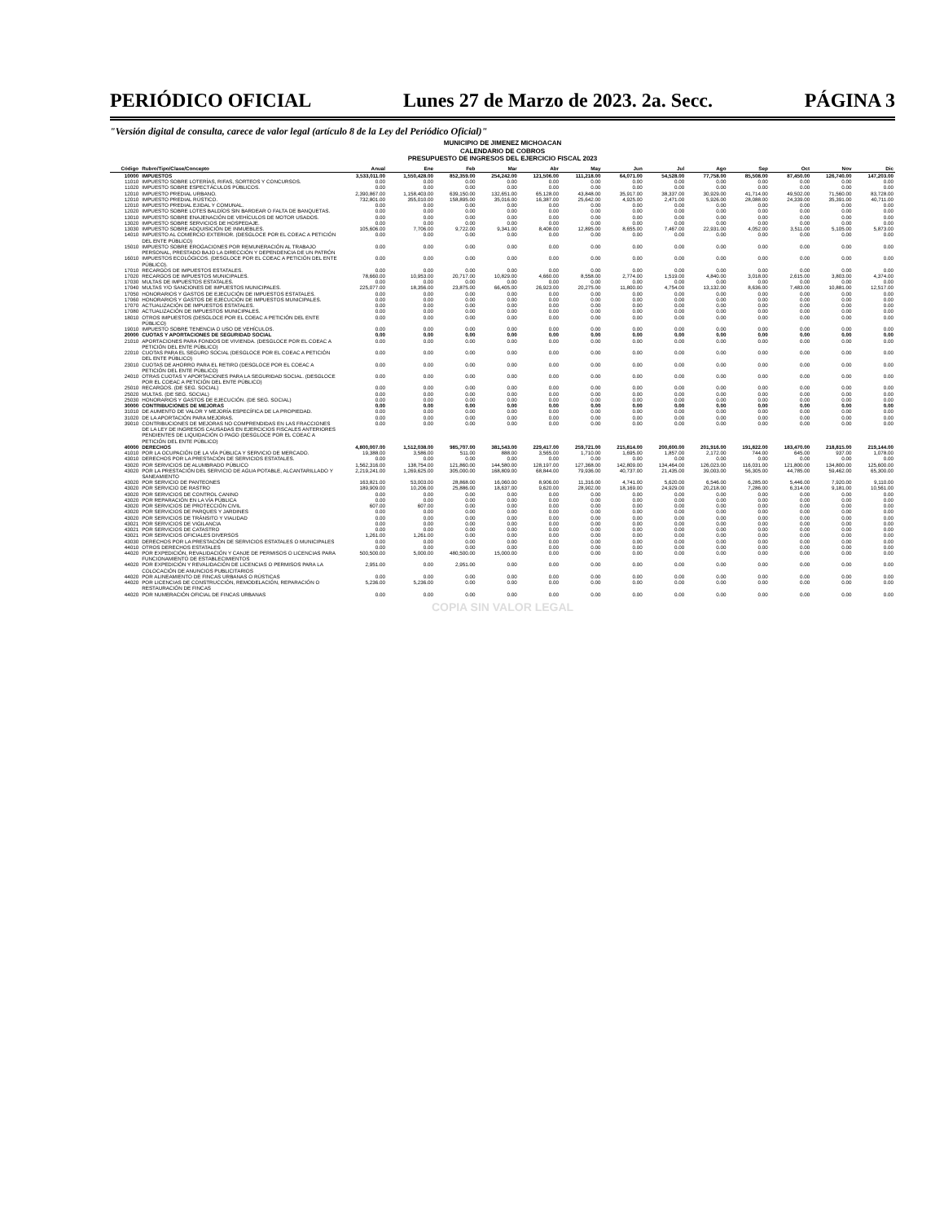PERIÓDICO OFICIAL Lunes 27 de Marzo de 2023. 2a. Secc. PÁGINA 3
"Versión digital de consulta, carece de valor legal (artículo 8 de la Ley del Periódico Oficial)"
MUNICIPIO DE JIMENEZ MICHOACAN
CALENDARIO DE COBROS
PRESUPUESTO DE INGRESOS DEL EJERCICIO FISCAL 2023
| Código | Rubro/Tipo/Clase/Concepto | Anual | Ene | Feb | Mar | Abr | May | Jun | Jul | Ago | Sep | Oct | Nov | Dic |
| --- | --- | --- | --- | --- | --- | --- | --- | --- | --- | --- | --- | --- | --- | --- |
| 10000 | IMPUESTOS | 3,533,011.00 | 1,550,428.00 | 852,359.00 | 254,242.00 | 121,506.00 | 111,218.00 | 64,071.00 | 54,528.00 | 77,758.00 | 85,508.00 | 87,450.00 | 126,740.00 | 147,203.00 |
| 11010 | IMPUESTO SOBRE LOTERÍAS, RIFAS, SORTEOS Y CONCURSOS. | 0.00 | 0.00 | 0.00 | 0.00 | 0.00 | 0.00 | 0.00 | 0.00 | 0.00 | 0.00 | 0.00 | 0.00 | 0.00 |
| 11020 | IMPUESTO SOBRE ESPECTÁCULOS PÚBLICOS. | 0.00 | 0.00 | 0.00 | 0.00 | 0.00 | 0.00 | 0.00 | 0.00 | 0.00 | 0.00 | 0.00 | 0.00 | 0.00 |
| 12010 | IMPUESTO PREDIAL URBANO. | 2,390,867.00 | 1,158,403.00 | 639,150.00 | 132,651.00 | 65,128.00 | 43,848.00 | 35,917.00 | 38,337.00 | 30,929.00 | 41,714.00 | 49,502.00 | 71,560.00 | 83,728.00 |
| 12010 | IMPUESTO PREDIAL RÚSTICO. | 732,801.00 | 355,010.00 | 158,895.00 | 35,016.00 | 16,387.00 | 25,642.00 | 4,925.00 | 2,471.00 | 5,926.00 | 28,088.00 | 24,339.00 | 35,391.00 | 40,711.00 |
| 12010 | IMPUESTO PREDIAL EJIDAL Y COMUNAL. | 0.00 | 0.00 | 0.00 | 0.00 | 0.00 | 0.00 | 0.00 | 0.00 | 0.00 | 0.00 | 0.00 | 0.00 | 0.00 |
| 12020 | IMPUESTO SOBRE LOTES BALDÍOS SIN BARDEAR O FALTA DE BANQUETAS. | 0.00 | 0.00 | 0.00 | 0.00 | 0.00 | 0.00 | 0.00 | 0.00 | 0.00 | 0.00 | 0.00 | 0.00 | 0.00 |
| 13010 | IMPUESTO SOBRE ENAJENACIÓN DE VEHÍCULOS DE MOTOR USADOS. | 0.00 | 0.00 | 0.00 | 0.00 | 0.00 | 0.00 | 0.00 | 0.00 | 0.00 | 0.00 | 0.00 | 0.00 | 0.00 |
| 13020 | IMPUESTO SOBRE SERVICIOS DE HOSPEDAJE. | 0.00 | 0.00 | 0.00 | 0.00 | 0.00 | 0.00 | 0.00 | 0.00 | 0.00 | 0.00 | 0.00 | 0.00 | 0.00 |
| 13030 | IMPUESTO SOBRE ADQUISICIÓN DE INMUEBLES. | 105,606.00 | 7,706.00 | 9,722.00 | 9,341.00 | 8,408.00 | 12,895.00 | 8,655.00 | 7,467.00 | 22,931.00 | 4,052.00 | 3,511.00 | 5,105.00 | 5,873.00 |
| 14010 | IMPUESTO AL COMERCIO EXTERIOR. (DESGLOCE POR EL COEAC A PETICIÓN DEL ENTE PÚBLICO) | 0.00 | 0.00 | 0.00 | 0.00 | 0.00 | 0.00 | 0.00 | 0.00 | 0.00 | 0.00 | 0.00 | 0.00 | 0.00 |
| 15010 | IMPUESTO SOBRE EROGACIONES POR REMUNERACIÓN AL TRABAJO PERSONAL, PRESTADO BAJO LA DIRECCIÓN Y DEPENDENCIA DE UN PATRÓN | 0.00 | 0.00 | 0.00 | 0.00 | 0.00 | 0.00 | 0.00 | 0.00 | 0.00 | 0.00 | 0.00 | 0.00 | 0.00 |
| 16010 | IMPUESTOS ECOLÓGICOS. (DESGLOCE POR EL COEAC A PETICIÓN DEL ENTE PÚBLICO). | 0.00 | 0.00 | 0.00 | 0.00 | 0.00 | 0.00 | 0.00 | 0.00 | 0.00 | 0.00 | 0.00 | 0.00 | 0.00 |
| 17010 | RECARGOS DE IMPUESTOS ESTATALES. | 0.00 | 0.00 | 0.00 | 0.00 | 0.00 | 0.00 | 0.00 | 0.00 | 0.00 | 0.00 | 0.00 | 0.00 | 0.00 |
| 17020 | RECARGOS DE IMPUESTOS MUNICIPALES. | 78,660.00 | 10,953.00 | 20,717.00 | 10,829.00 | 4,660.00 | 8,558.00 | 2,774.00 | 1,519.00 | 4,840.00 | 3,018.00 | 2,615.00 | 3,803.00 | 4,374.00 |
| 17030 | MULTAS DE IMPUESTOS ESTATALES. | 0.00 | 0.00 | 0.00 | 0.00 | 0.00 | 0.00 | 0.00 | 0.00 | 0.00 | 0.00 | 0.00 | 0.00 | 0.00 |
| 17040 | MULTAS Y/O SANCIONES DE IMPUESTOS MUNICIPALES. | 225,077.00 | 18,356.00 | 23,875.00 | 66,405.00 | 26,923.00 | 20,275.00 | 11,800.00 | 4,754.00 | 13,132.00 | 8,636.00 | 7,483.00 | 10,881.00 | 12,517.00 |
| 17050 | HONORARIOS Y GASTOS DE EJECUCIÓN DE IMPUESTOS ESTATALES. | 0.00 | 0.00 | 0.00 | 0.00 | 0.00 | 0.00 | 0.00 | 0.00 | 0.00 | 0.00 | 0.00 | 0.00 | 0.00 |
| 17060 | HONORARIOS Y GASTOS DE EJECUCIÓN DE IMPUESTOS MUNICIPALES. | 0.00 | 0.00 | 0.00 | 0.00 | 0.00 | 0.00 | 0.00 | 0.00 | 0.00 | 0.00 | 0.00 | 0.00 | 0.00 |
| 17070 | ACTUALIZACIÓN DE IMPUESTOS ESTATALES. | 0.00 | 0.00 | 0.00 | 0.00 | 0.00 | 0.00 | 0.00 | 0.00 | 0.00 | 0.00 | 0.00 | 0.00 | 0.00 |
| 17080 | ACTUALIZACIÓN DE IMPUESTOS MUNICIPALES. | 0.00 | 0.00 | 0.00 | 0.00 | 0.00 | 0.00 | 0.00 | 0.00 | 0.00 | 0.00 | 0.00 | 0.00 | 0.00 |
| 18010 | OTROS IMPUESTOS (DESGLOCE POR EL COEAC A PETICIÓN DEL ENTE PÚBLICO) | 0.00 | 0.00 | 0.00 | 0.00 | 0.00 | 0.00 | 0.00 | 0.00 | 0.00 | 0.00 | 0.00 | 0.00 | 0.00 |
| 19010 | IMPUESTO SOBRE TENENCIA O USO DE VEHÍCULOS. | 0.00 | 0.00 | 0.00 | 0.00 | 0.00 | 0.00 | 0.00 | 0.00 | 0.00 | 0.00 | 0.00 | 0.00 | 0.00 |
| 20000 | CUOTAS Y APORTACIONES DE SEGURIDAD SOCIAL | 0.00 | 0.00 | 0.00 | 0.00 | 0.00 | 0.00 | 0.00 | 0.00 | 0.00 | 0.00 | 0.00 | 0.00 | 0.00 |
| 21010 | APORTACIONES PARA FONDOS DE VIVIENDA. (DESGLOCE POR EL COEAC A PETICIÓN DEL ENTE PÚBLICO) | 0.00 | 0.00 | 0.00 | 0.00 | 0.00 | 0.00 | 0.00 | 0.00 | 0.00 | 0.00 | 0.00 | 0.00 | 0.00 |
| 22010 | CUOTAS PARA EL SEGURO SOCIAL (DESGLOCE POR EL COEAC A PETICIÓN DEL ENTE PÚBLICO) | 0.00 | 0.00 | 0.00 | 0.00 | 0.00 | 0.00 | 0.00 | 0.00 | 0.00 | 0.00 | 0.00 | 0.00 | 0.00 |
| 23010 | CUOTAS DE AHORRO PARA EL RETIRO (DESGLOCE POR EL COEAC A PETICIÓN DEL ENTE PÚBLICO) | 0.00 | 0.00 | 0.00 | 0.00 | 0.00 | 0.00 | 0.00 | 0.00 | 0.00 | 0.00 | 0.00 | 0.00 | 0.00 |
| 24010 | OTRAS CUOTAS Y APORTACIONES PARA LA SEGURIDAD SOCIAL. (DESGLOCE POR EL COEAC A PETICIÓN DEL ENTE PÚBLICO) | 0.00 | 0.00 | 0.00 | 0.00 | 0.00 | 0.00 | 0.00 | 0.00 | 0.00 | 0.00 | 0.00 | 0.00 | 0.00 |
| 25010 | RECARGOS. (DE SEG. SOCIAL) | 0.00 | 0.00 | 0.00 | 0.00 | 0.00 | 0.00 | 0.00 | 0.00 | 0.00 | 0.00 | 0.00 | 0.00 | 0.00 |
| 25020 | MULTAS. (DE SEG. SOCIAL) | 0.00 | 0.00 | 0.00 | 0.00 | 0.00 | 0.00 | 0.00 | 0.00 | 0.00 | 0.00 | 0.00 | 0.00 | 0.00 |
| 25030 | HONORARIOS Y GASTOS DE EJECUCIÓN. (DE SEG. SOCIAL) | 0.00 | 0.00 | 0.00 | 0.00 | 0.00 | 0.00 | 0.00 | 0.00 | 0.00 | 0.00 | 0.00 | 0.00 | 0.00 |
| 30000 | CONTRIBUCIONES DE MEJORAS | 0.00 | 0.00 | 0.00 | 0.00 | 0.00 | 0.00 | 0.00 | 0.00 | 0.00 | 0.00 | 0.00 | 0.00 | 0.00 |
| 31010 | DE AUMENTO DE VALOR Y MEJORÍA ESPECÍFICA DE LA PROPIEDAD. | 0.00 | 0.00 | 0.00 | 0.00 | 0.00 | 0.00 | 0.00 | 0.00 | 0.00 | 0.00 | 0.00 | 0.00 | 0.00 |
| 31020 | DE LA APORTACIÓN PARA MEJORAS. | 0.00 | 0.00 | 0.00 | 0.00 | 0.00 | 0.00 | 0.00 | 0.00 | 0.00 | 0.00 | 0.00 | 0.00 | 0.00 |
| 39010 | CONTRIBUCIONES DE MEJORAS NO COMPRENDIDAS EN LAS FRACCIONES DE LA LEY DE INGRESOS CAUSADAS EN EJERCICIOS FISCALES ANTERIORES PENDIENTES DE LIQUIDACIÓN O PAGO (DESGLOCE POR EL COEAC A PETICIÓN DEL ENTE PÚBLICO) | 0.00 | 0.00 | 0.00 | 0.00 | 0.00 | 0.00 | 0.00 | 0.00 | 0.00 | 0.00 | 0.00 | 0.00 | 0.00 |
| 40000 | DERECHOS | 4,800,007.00 | 1,512,038.00 | 985,707.00 | 381,543.00 | 229,417.00 | 259,721.00 | 215,814.00 | 200,600.00 | 201,916.00 | 191,822.00 | 183,470.00 | 218,815.00 | 219,144.00 |
| 41010 | POR LA OCUPACIÓN DE LA VÍA PÚBLICA Y SERVICIO DE MERCADO. | 19,388.00 | 3,586.00 | 511.00 | 888.00 | 3,565.00 | 1,710.00 | 1,695.00 | 1,857.00 | 2,172.00 | 744.00 | 645.00 | 937.00 | 1,078.00 |
| 43010 | DERECHOS POR LA PRESTACIÓN DE SERVICIOS ESTATALES. | 0.00 | 0.00 | 0.00 | 0.00 | 0.00 | 0.00 | 0.00 | 0.00 | 0.00 | 0.00 | 0.00 | 0.00 | 0.00 |
| 43020 | POR SERVICIOS DE ALUMBRADO PÚBLICO | 1,562,316.00 | 138,754.00 | 121,860.00 | 144,580.00 | 128,197.00 | 127,368.00 | 142,809.00 | 134,464.00 | 126,023.00 | 116,031.00 | 121,800.00 | 134,800.00 | 125,600.00 |
| 43020 | POR LA PRESTACIÓN DEL SERVICIO DE AGUA POTABLE, ALCANTARILLADO Y SANEAMIENTO | 2,219,241.00 | 1,269,625.00 | 305,000.00 | 168,809.00 | 68,844.00 | 79,936.00 | 40,737.00 | 21,435.00 | 39,003.00 | 56,305.00 | 44,785.00 | 59,462.00 | 65,300.00 |
| 43020 | POR SERVICIO DE PANTEONES | 163,821.00 | 53,003.00 | 28,868.00 | 16,060.00 | 8,906.00 | 11,316.00 | 4,741.00 | 5,620.00 | 6,546.00 | 6,285.00 | 5,446.00 | 7,920.00 | 9,110.00 |
| 43020 | POR SERVICIO DE RASTRO | 189,909.00 | 10,206.00 | 25,886.00 | 18,637.00 | 9,620.00 | 28,902.00 | 18,169.00 | 24,929.00 | 20,218.00 | 7,286.00 | 6,314.00 | 9,181.00 | 10,561.00 |
| 43020 | POR SERVICIOS DE CONTROL CANINO | 0.00 | 0.00 | 0.00 | 0.00 | 0.00 | 0.00 | 0.00 | 0.00 | 0.00 | 0.00 | 0.00 | 0.00 | 0.00 |
| 43020 | POR REPARACIÓN EN LA VÍA PÚBLICA | 0.00 | 0.00 | 0.00 | 0.00 | 0.00 | 0.00 | 0.00 | 0.00 | 0.00 | 0.00 | 0.00 | 0.00 | 0.00 |
| 43020 | POR SERVICIOS DE PROTECCIÓN CIVIL | 607.00 | 607.00 | 0.00 | 0.00 | 0.00 | 0.00 | 0.00 | 0.00 | 0.00 | 0.00 | 0.00 | 0.00 | 0.00 |
| 43020 | POR SERVICIOS DE PARQUES Y JARDINES | 0.00 | 0.00 | 0.00 | 0.00 | 0.00 | 0.00 | 0.00 | 0.00 | 0.00 | 0.00 | 0.00 | 0.00 | 0.00 |
| 43020 | POR SERVICIOS DE TRÁNSITO Y VIALIDAD | 0.00 | 0.00 | 0.00 | 0.00 | 0.00 | 0.00 | 0.00 | 0.00 | 0.00 | 0.00 | 0.00 | 0.00 | 0.00 |
| 43021 | POR SERVICIOS DE VIGILANCIA | 0.00 | 0.00 | 0.00 | 0.00 | 0.00 | 0.00 | 0.00 | 0.00 | 0.00 | 0.00 | 0.00 | 0.00 | 0.00 |
| 43021 | POR SERVICIOS DE CATASTRO | 0.00 | 0.00 | 0.00 | 0.00 | 0.00 | 0.00 | 0.00 | 0.00 | 0.00 | 0.00 | 0.00 | 0.00 | 0.00 |
| 43021 | POR SERVICIOS OFICIALES DIVERSOS | 1,261.00 | 1,261.00 | 0.00 | 0.00 | 0.00 | 0.00 | 0.00 | 0.00 | 0.00 | 0.00 | 0.00 | 0.00 | 0.00 |
| 43030 | DERECHOS POR LA PRESTACIÓN DE SERVICIOS ESTATALES O MUNICIPALES | 0.00 | 0.00 | 0.00 | 0.00 | 0.00 | 0.00 | 0.00 | 0.00 | 0.00 | 0.00 | 0.00 | 0.00 | 0.00 |
| 44010 | OTROS DERECHOS ESTATALES | 0.00 | 0.00 | 0.00 | 0.00 | 0.00 | 0.00 | 0.00 | 0.00 | 0.00 | 0.00 | 0.00 | 0.00 | 0.00 |
| 44020 | POR EXPEDICIÓN, REVALIDACIÓN Y CANJE DE PERMISOS O LICENCIAS PARA FUNCIONAMIENTO DE ESTABLECIMIENTOS | 500,500.00 | 5,000.00 | 480,500.00 | 15,000.00 | 0.00 | 0.00 | 0.00 | 0.00 | 0.00 | 0.00 | 0.00 | 0.00 | 0.00 |
| 44020 | POR EXPEDICIÓN Y REVALIDACIÓN DE LICENCIAS O PERMISOS PARA LA COLOCACIÓN DE ANUNCIOS PUBLICITARIOS | 2,951.00 | 0.00 | 2,951.00 | 0.00 | 0.00 | 0.00 | 0.00 | 0.00 | 0.00 | 0.00 | 0.00 | 0.00 | 0.00 |
| 44020 | POR ALINEAMIENTO DE FINCAS URBANAS O RÚSTICAS | 0.00 | 0.00 | 0.00 | 0.00 | 0.00 | 0.00 | 0.00 | 0.00 | 0.00 | 0.00 | 0.00 | 0.00 | 0.00 |
| 44020 | POR LICENCIAS DE CONSTRUCCIÓN, REMODELACIÓN, REPARACIÓN O RESTAURACIÓN DE FINCAS | 5,236.00 | 5,236.00 | 0.00 | 0.00 | 0.00 | 0.00 | 0.00 | 0.00 | 0.00 | 0.00 | 0.00 | 0.00 | 0.00 |
| 44020 | POR NUMERACIÓN OFICIAL DE FINCAS URBANAS | 0.00 | 0.00 | 0.00 | 0.00 | 0.00 | 0.00 | 0.00 | 0.00 | 0.00 | 0.00 | 0.00 | 0.00 | 0.00 |
COPIA SIN VALOR LEGAL